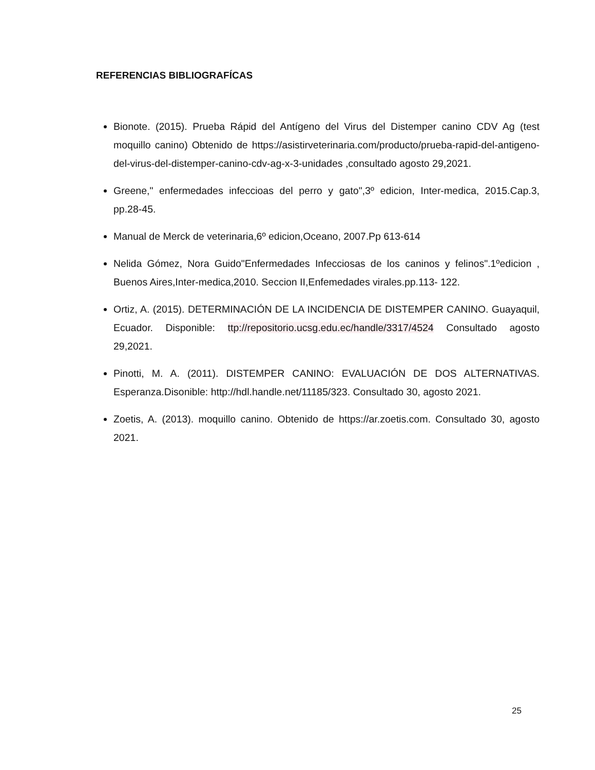REFERENCIAS BIBLIOGRAFÍCAS
Bionote. (2015). Prueba Rápid del Antígeno del Virus del Distemper canino CDV Ag (test moquillo canino) Obtenido de https://asistirveterinaria.com/producto/prueba-rapid-del-antigeno-del-virus-del-distemper-canino-cdv-ag-x-3-unidades ,consultado agosto 29,2021.
Greene," enfermedades infeccioas del perro y gato",3º edicion, Inter-medica, 2015.Cap.3, pp.28-45.
Manual de Merck de veterinaria,6º edicion,Oceano, 2007.Pp 613-614
Nelida Gómez, Nora Guido"Enfermedades Infecciosas de los caninos y felinos".1ºedicion , Buenos Aires,Inter-medica,2010. Seccion II,Enfemedades virales.pp.113- 122.
Ortiz, A. (2015). DETERMINACIÓN DE LA INCIDENCIA DE DISTEMPER CANINO. Guayaquil, Ecuador. Disponible: ttp://repositorio.ucsg.edu.ec/handle/3317/4524 Consultado agosto 29,2021.
Pinotti, M. A. (2011). DISTEMPER CANINO: EVALUACIÓN DE DOS ALTERNATIVAS. Esperanza.Disonible: http://hdl.handle.net/11185/323. Consultado 30, agosto 2021.
Zoetis, A. (2013). moquillo canino. Obtenido de https://ar.zoetis.com. Consultado 30, agosto 2021.
25